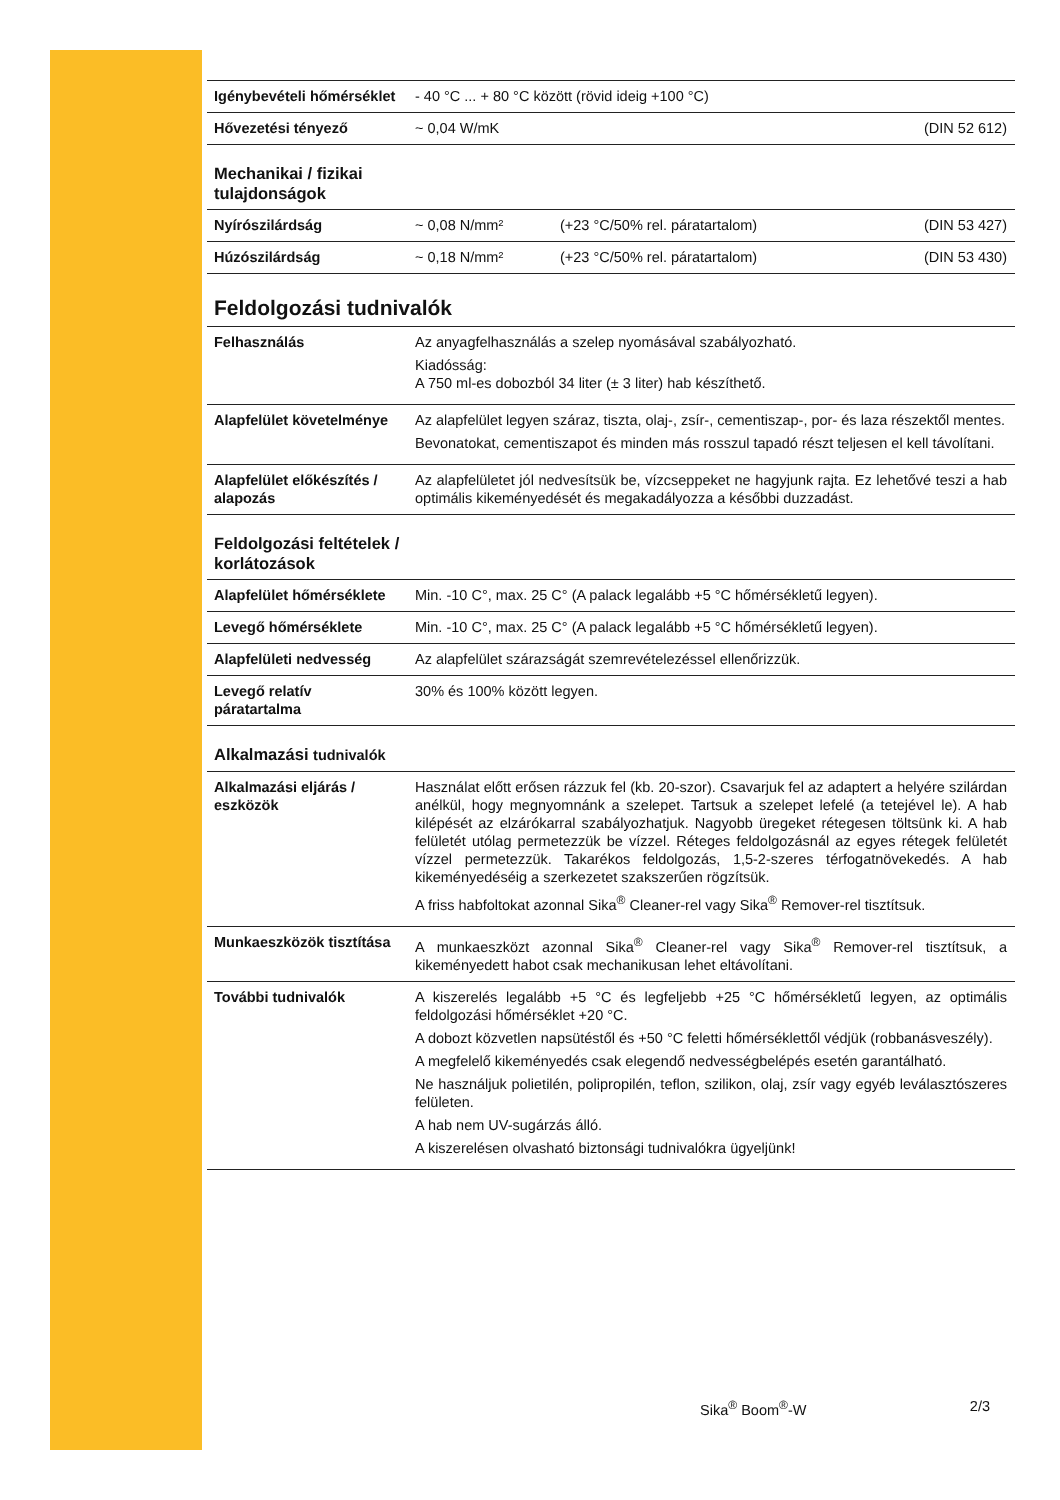| Igénybevételi hőmérséklet | - 40 °C ... + 80 °C között (rövid ideig +100 °C) | |
| Hővezetési tényező | ~ 0,04 W/mK | (DIN 52 612) |
Mechanikai / fizikai
tulajdonságok
| Nyírószilárdság | ~ 0,08 N/mm² | (+23 °C/50% rel. páratartalom) | (DIN 53 427) |
| Húzószilárdság | ~ 0,18 N/mm² | (+23 °C/50% rel. páratartalom) | (DIN 53 430) |
Feldolgozási tudnivalók
| Felhasználás | Az anyagfelhasználás a szelep nyomásával szabályozható. Kiadósság: A 750 ml-es dobozból 34 liter (± 3 liter) hab készíthető. |
| Alapfelület követelménye | Az alapfelület legyen száraz, tiszta, olaj-, zsír-, cementiszap-, por- és laza részektől mentes. Bevonatokat, cementiszapot és minden más rosszul tapadó részt teljesen el kell távolítani. |
| Alapfelület előkészítés / alapozás | Az alapfelületet jól nedvesítsük be, vízcseppeket ne hagyjunk rajta. Ez lehetővé teszi a hab optimális kikeményedését és megakadályozza a későbbi duzzadást. |
Feldolgozási feltételek /
korlátozások
| Alapfelület hőmérséklete | Min. -10 C°, max. 25 C° (A palack legalább +5 °C hőmérsékletű legyen). |
| Levegő hőmérséklete | Min. -10 C°, max. 25 C° (A palack legalább +5 °C hőmérsékletű legyen). |
| Alapfelületi nedvesség | Az alapfelület szárazságát szemrevételezéssel ellenőrizzük. |
| Levegő relatív páratartalma | 30% és 100% között legyen. |
Alkalmazási tudnivalók
| Alkalmazási eljárás / eszközök | Használat előtt erősen rázzuk fel (kb. 20-szor). Csavarjuk fel az adaptert a helyére szilárdan anélkül, hogy megnyomnánk a szelepet. Tartsuk a szelepet lefelé (a tetejével le). A hab kilépését az elzárókarral szabályozhatjuk. Nagyobb üregeket rétegesen töltsünk ki. A hab felületét utólag permetezzük be vízzel. Réteges feldolgozásnál az egyes rétegek felületét vízzel permetezzük. Takarékos feldolgozás, 1,5-2-szeres térfogatnövekedés. A hab kikeményedéséig a szerkezetet szakszerűen rögzítsük. A friss habfoltokat azonnal Sika<sup>®</sup> Cleaner-rel vagy Sika<sup>®</sup> Remover-rel tisztítsuk. |
| Munkaeszközök tisztítása | A munkaeszközt azonnal Sika<sup>®</sup> Cleaner-rel vagy Sika<sup>®</sup> Remover-rel tisztítsuk, a kikeményedett habot csak mechanikusan lehet eltávolítani. |
| További tudnivalók | A kiszerelés legalább +5 °C és legfeljebb +25 °C hőmérsékletű legyen, az optimális feldolgozási hőmérséklet +20 °C. A dobozt közvetlen napsütéstől és +50 °C feletti hőmérséklettől védjük (robbanásveszély). A megfelelő kikeményedés csak elegendő nedvességbelépés esetén garantálható. Ne használjuk polietilén, polipropilén, teflon, szilikon, olaj, zsír vagy egyéb leválasztószeres felületen. A hab nem UV-sugárzás álló. A kiszerelésen olvasható biztonsági tudnivalókra ügyeljünk! |
Sika<sup>®</sup> Boom<sup>®</sup>-W 2/3